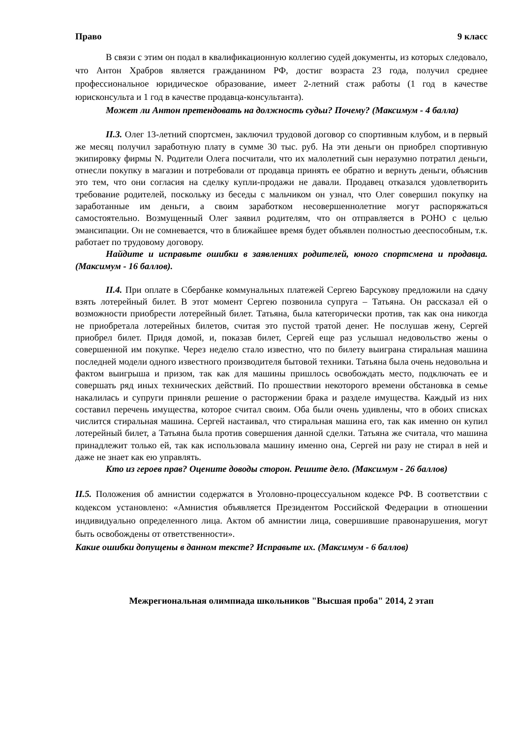Право 9 класс
В связи с этим он подал в квалификационную коллегию судей документы, из которых следовало, что Антон Храбров является гражданином РФ, достиг возраста 23 года, получил среднее профессиональное юридическое образование, имеет 2-летний стаж работы (1 год в качестве юрисконсульта и 1 год в качестве продавца-консультанта).
Может ли Антон претендовать на должность судьи? Почему? (Максимум - 4 балла)
II.3. Олег 13-летний спортсмен, заключил трудовой договор со спортивным клубом, и в первый же месяц получил заработную плату в сумме 30 тыс. руб. На эти деньги он приобрел спортивную экипировку фирмы N. Родители Олега посчитали, что их малолетний сын неразумно потратил деньги, отнесли покупку в магазин и потребовали от продавца принять ее обратно и вернуть деньги, объяснив это тем, что они согласия на сделку купли-продажи не давали. Продавец отказался удовлетворить требование родителей, поскольку из беседы с мальчиком он узнал, что Олег совершил покупку на заработанные им деньги, а своим заработком несовершеннолетние могут распоряжаться самостоятельно. Возмущенный Олег заявил родителям, что он отправляется в РОНО с целью эмансипации. Он не сомневается, что в ближайшее время будет объявлен полностью дееспособным, т.к. работает по трудовому договору.
Найдите и исправьте ошибки в заявлениях родителей, юного спортсмена и продавца. (Максимум - 16 баллов).
II.4. При оплате в Сбербанке коммунальных платежей Сергею Барсукову предложили на сдачу взять лотерейный билет. В этот момент Сергею позвонила супруга – Татьяна. Он рассказал ей о возможности приобрести лотерейный билет. Татьяна, была категорически против, так как она никогда не приобретала лотерейных билетов, считая это пустой тратой денег. Не послушав жену, Сергей приобрел билет. Придя домой, и, показав билет, Сергей еще раз услышал недовольство жены о совершенной им покупке. Через неделю стало известно, что по билету выиграна стиральная машина последней модели одного известного производителя бытовой техники. Татьяна была очень недовольна и фактом выигрыша и призом, так как для машины пришлось освобождать место, подключать ее и совершать ряд иных технических действий. По прошествии некоторого времени обстановка в семье накалилась и супруги приняли решение о расторжении брака и разделе имущества. Каждый из них составил перечень имущества, которое считал своим. Оба были очень удивлены, что в обоих списках числится стиральная машина. Сергей настаивал, что стиральная машина его, так как именно он купил лотерейный билет, а Татьяна была против совершения данной сделки. Татьяна же считала, что машина принадлежит только ей, так как использовала машину именно она, Сергей ни разу не стирал в ней и даже не знает как ею управлять.
Кто из героев прав? Оцените доводы сторон. Решите дело. (Максимум - 26 баллов)
II.5. Положения об амнистии содержатся в Уголовно-процессуальном кодексе РФ. В соответствии с кодексом установлено: «Амнистия объявляется Президентом Российской Федерации в отношении индивидуально определенного лица. Актом об амнистии лица, совершившие правонарушения, могут быть освобождены от ответственности».
Какие ошибки допущены в данном тексте? Исправьте их. (Максимум - 6 баллов)
Межрегиональная олимпиада школьников "Высшая проба" 2014, 2 этап